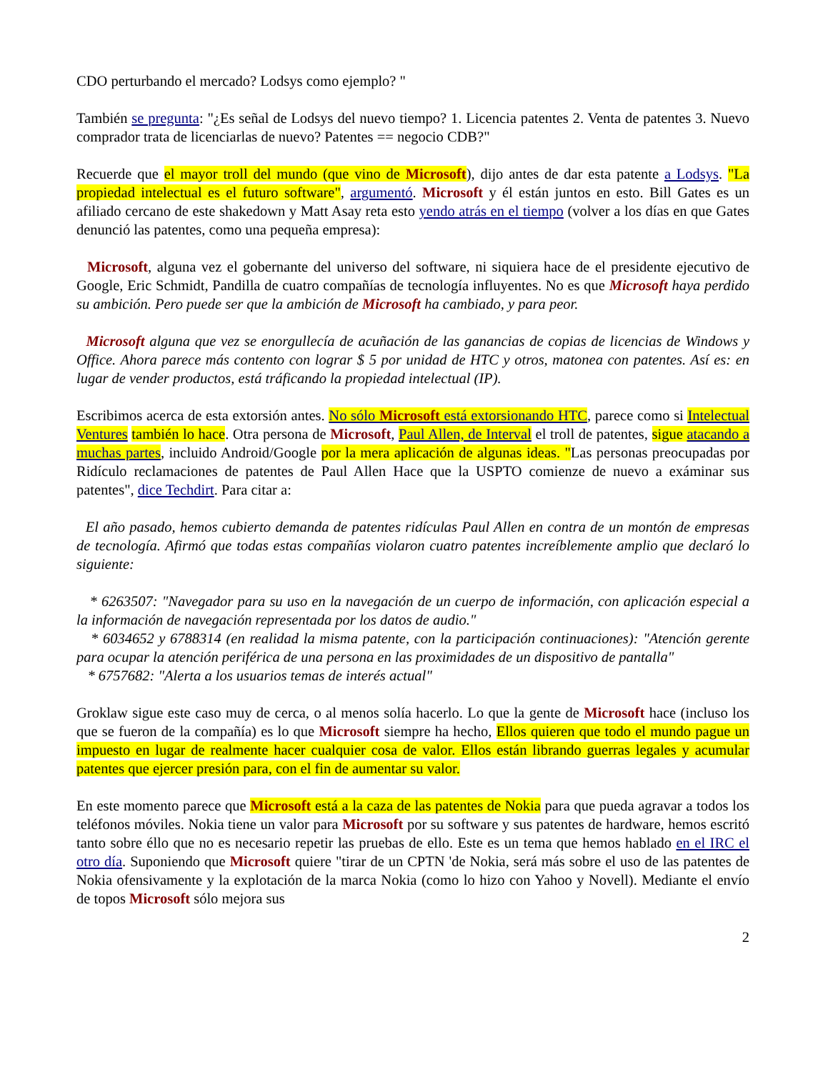CDO perturbando el mercado? Lodsys como ejemplo? "
También se pregunta: "¿Es señal de Lodsys del nuevo tiempo? 1. Licencia patentes 2. Venta de patentes 3. Nuevo comprador trata de licenciarlas de nuevo? Patentes == negocio CDB?"
Recuerde que el mayor troll del mundo (que vino de Microsoft), dijo antes de dar esta patente a Lodsys. "La propiedad intelectual es el futuro software", argumentó. Microsoft y él están juntos en esto. Bill Gates es un afiliado cercano de este shakedown y Matt Asay reta esto yendo atrás en el tiempo (volver a los días en que Gates denunció las patentes, como una pequeña empresa):
Microsoft, alguna vez el gobernante del universo del software, ni siquiera hace de el presidente ejecutivo de Google, Eric Schmidt, Pandilla de cuatro compañías de tecnología influyentes. No es que Microsoft haya perdido su ambición. Pero puede ser que la ambición de Microsoft ha cambiado, y para peor.
Microsoft alguna que vez se enorgullecía de acuñación de las ganancias de copias de licencias de Windows y Office. Ahora parece más contento con lograr $ 5 por unidad de HTC y otros, matonea con patentes. Así es: en lugar de vender productos, está tráficando la propiedad intelectual (IP).
Escribimos acerca de esta extorsión antes. No sólo Microsoft está extorsionando HTC, parece como si Intelectual Ventures también lo hace. Otra persona de Microsoft, Paul Allen, de Interval el troll de patentes, sigue atacando a muchas partes, incluido Android/Google por la mera aplicación de algunas ideas. "Las personas preocupadas por Ridículo reclamaciones de patentes de Paul Allen Hace que la USPTO comienze de nuevo a exáminar sus patentes", dice Techdirt. Para citar a:
El año pasado, hemos cubierto demanda de patentes ridículas Paul Allen en contra de un montón de empresas de tecnología. Afirmó que todas estas compañías violaron cuatro patentes increíblemente amplio que declaró lo siguiente:
* 6263507: "Navegador para su uso en la navegación de un cuerpo de información, con aplicación especial a la información de navegación representada por los datos de audio."
* 6034652 y 6788314 (en realidad la misma patente, con la participación continuaciones): "Atención gerente para ocupar la atención periférica de una persona en las proximidades de un dispositivo de pantalla"
* 6757682: "Alerta a los usuarios temas de interés actual"
Groklaw sigue este caso muy de cerca, o al menos solía hacerlo. Lo que la gente de Microsoft hace (incluso los que se fueron de la compañía) es lo que Microsoft siempre ha hecho, Ellos quieren que todo el mundo pague un impuesto en lugar de realmente hacer cualquier cosa de valor. Ellos están librando guerras legales y acumular patentes que ejercer presión para, con el fin de aumentar su valor.
En este momento parece que Microsoft está a la caza de las patentes de Nokia para que pueda agravar a todos los teléfonos móviles. Nokia tiene un valor para Microsoft por su software y sus patentes de hardware, hemos escritó tanto sobre éllo que no es necesario repetir las pruebas de ello. Este es un tema que hemos hablado en el IRC el otro día. Suponiendo que Microsoft quiere "tirar de un CPTN 'de Nokia, será más sobre el uso de las patentes de Nokia ofensivamente y la explotación de la marca Nokia (como lo hizo con Yahoo y Novell). Mediante el envío de topos Microsoft sólo mejora sus
2